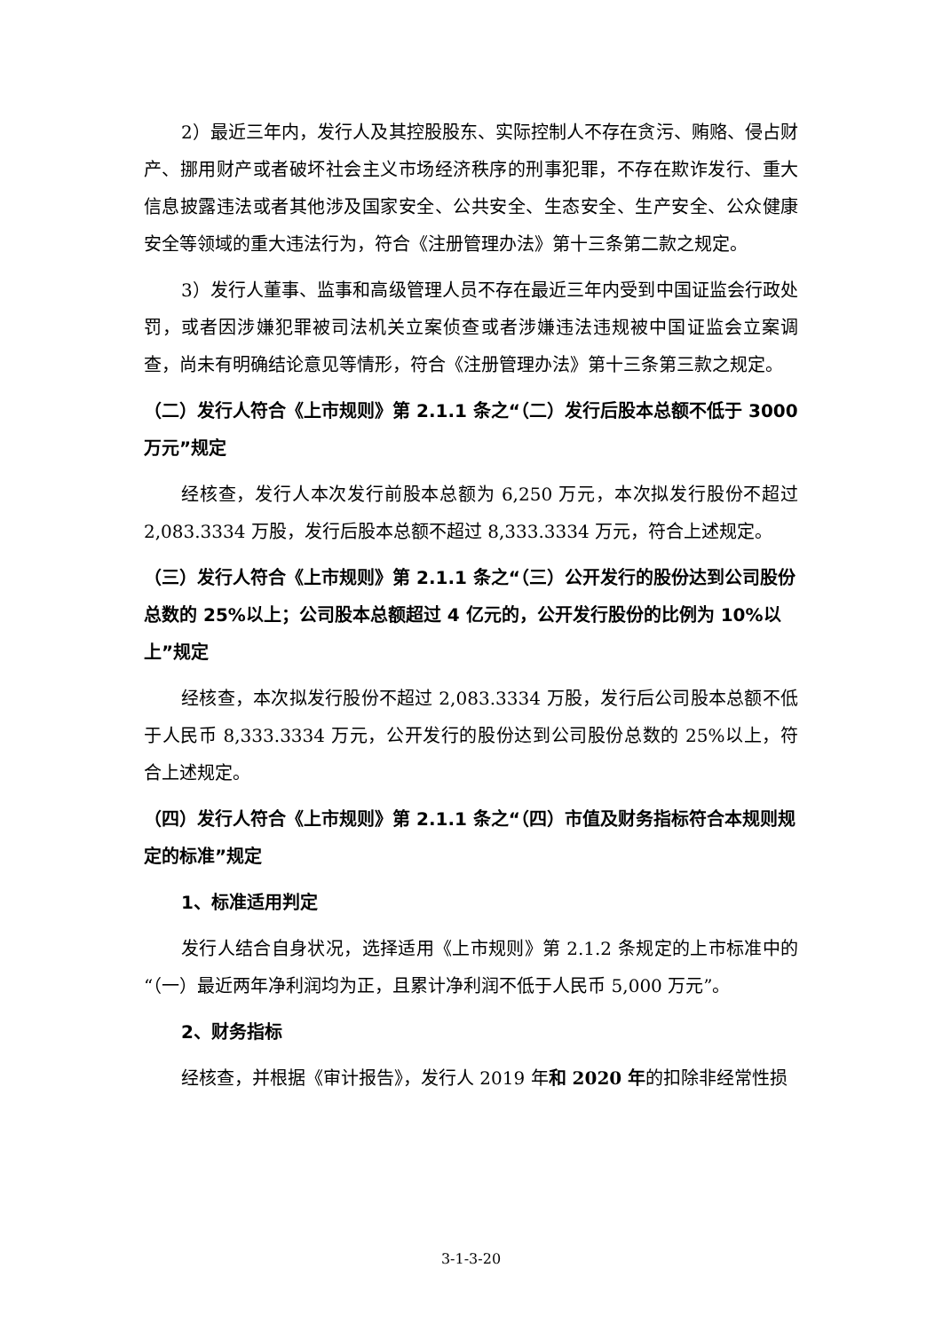2）最近三年内，发行人及其控股股东、实际控制人不存在贪污、贿赂、侵占财产、挪用财产或者破坏社会主义市场经济秩序的刑事犯罪，不存在欺诈发行、重大信息披露违法或者其他涉及国家安全、公共安全、生态安全、生产安全、公众健康安全等领域的重大违法行为，符合《注册管理办法》第十三条第二款之规定。
3）发行人董事、监事和高级管理人员不存在最近三年内受到中国证监会行政处罚，或者因涉嫌犯罪被司法机关立案侦查或者涉嫌违法违规被中国证监会立案调查，尚未有明确结论意见等情形，符合《注册管理办法》第十三条第三款之规定。
（二）发行人符合《上市规则》第 2.1.1 条之“（二）发行后股本总额不低于 3000 万元”规定
经核查，发行人本次发行前股本总额为 6,250 万元，本次拟发行股份不超过 2,083.3334 万股，发行后股本总额不超过 8,333.3334 万元，符合上述规定。
（三）发行人符合《上市规则》第 2.1.1 条之“（三）公开发行的股份达到公司股份总数的 25%以上；公司股本总额超过 4 亿元的，公开发行股份的比例为 10%以上”规定
经核查，本次拟发行股份不超过 2,083.3334 万股，发行后公司股本总额不低于人民币 8,333.3334 万元，公开发行的股份达到公司股份总数的 25%以上，符合上述规定。
（四）发行人符合《上市规则》第 2.1.1 条之“（四）市值及财务指标符合本规则规定的标准”规定
1、标准适用判定
发行人结合自身状况，选择适用《上市规则》第 2.1.2 条规定的上市标准中的“（一）最近两年净利润均为正，且累计净利润不低于人民币 5,000 万元”。
2、财务指标
经核查，并根据《审计报告》，发行人 2019 年和 2020 年的扣除非经常性损
3-1-3-20